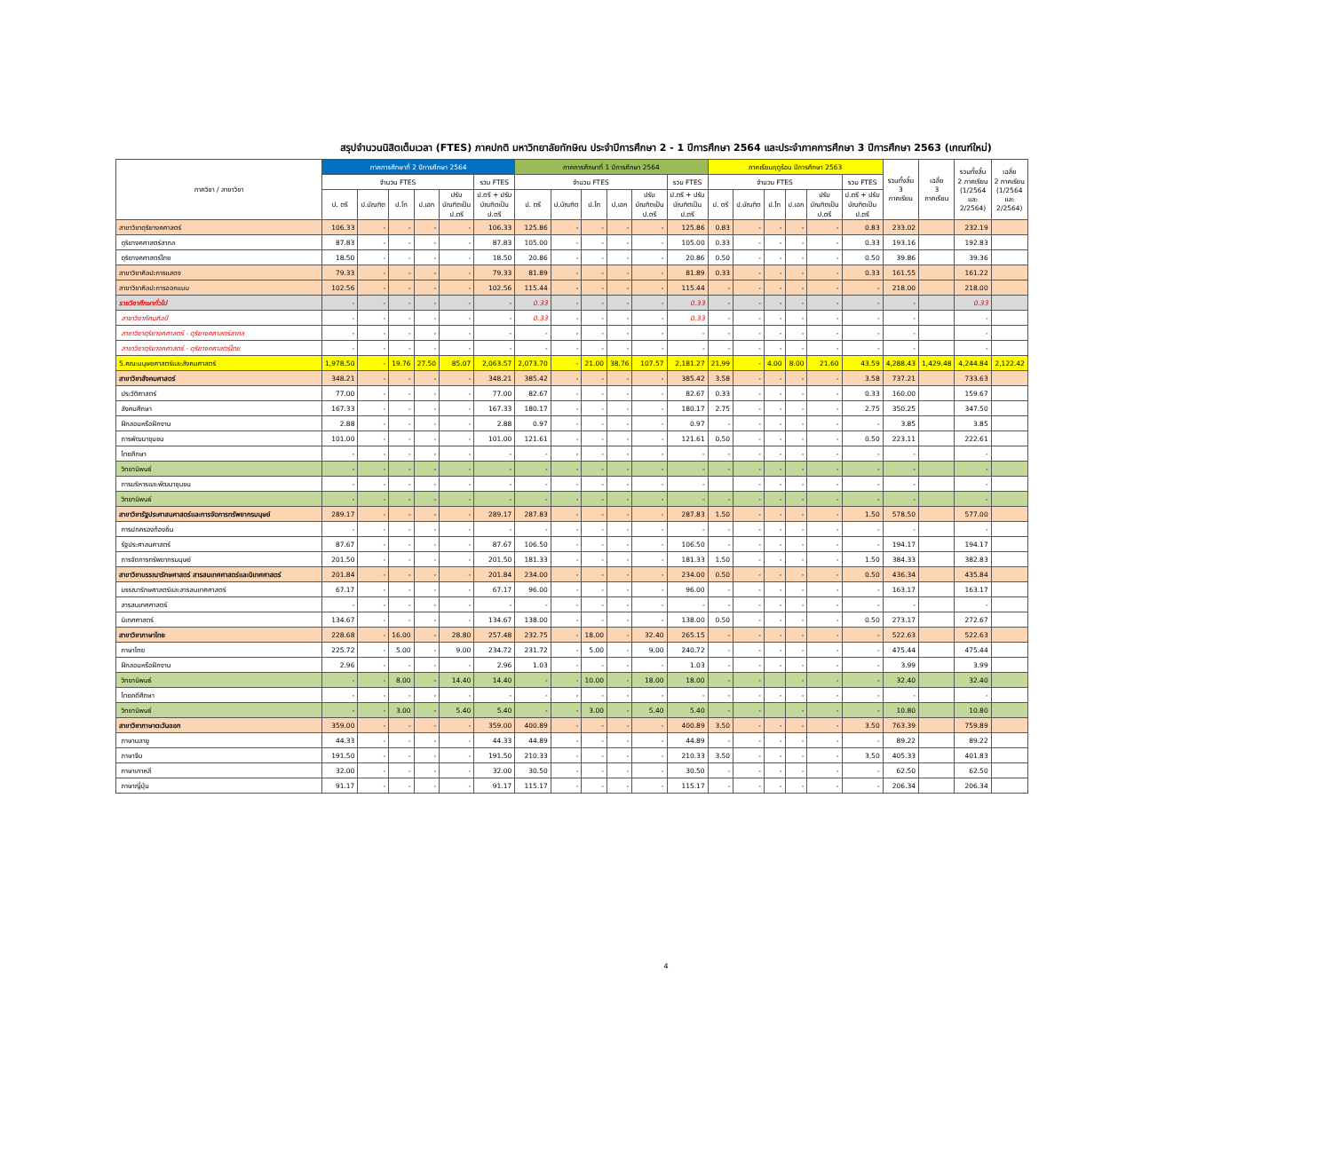สรุปจำนวนนิสิตเต็มเวลา (FTES) ภาคปกติ มหาวิทยาลัยทักษิณ ประจำปีการศึกษา 2 - 1 ปีการศึกษา 2564 และประจำภาคการศึกษา 3 ปีการศึกษา 2563 (เกณฑ์ใหม่)
| ภาควิชา / สาขาวิชา | ภาคการศึกษาที่ 2 ปีการศึกษา 2564 | | | | | | ภาคการศึกษาที่ 1 ปีการศึกษา 2564 | | | | | | ภาคเรียนฤดูร้อน ปีการศึกษา 2563 | | | | | | รวมทั้งสิ้น 3 ภาคเรียน | เฉลี่ย 3 ภาคเรียน | รวมทั้งสิ้น 2 ภาคเรียน (1/2564 และ 2/2564) | เฉลี่ย 2 ภาคเรียน (1/2564 และ 2/2564) |
| --- | --- | --- | --- | --- | --- | --- | --- | --- | --- | --- | --- | --- | --- | --- | --- | --- | --- | --- | --- | --- | --- | --- |
| | จำนวน FTES | | | | | รวม FTES | จำนวน FTES | | | | | รวม FTES | จำนวน FTES | | | | | รวม FTES | | | | |
| | ป. ตรี | ป.บัณฑิต | ป.โท | ป.เอก | ปรับ บัณฑิตเป็น ป.ตรี | ป.ตรี + ปรับ บัณฑิตเป็น ป.ตรี | ป. ตรี | ป.บัณฑิต | ป.โท | ป.เอก | ปรับ บัณฑิตเป็น ป.ตรี | ป.ตรี + ปรับ บัณฑิตเป็น ป.ตรี | ป. ตรี | ป.บัณฑิต | ป.โท | ป.เอก | ปรับ บัณฑิตเป็น ป.ตรี | ป.ตรี + ปรับ บัณฑิตเป็น ป.ตรี | | | | |
| สาขาวิชาดุริยางคศาสตร์ | 106.33 | - | - | - | - | 106.33 | 125.86 | - | - | - | - | 125.86 | 0.83 | - | - | - | - | 0.83 | 233.02 | | 232.19 | |
| ดุริยางคศาสตร์สากล | 87.83 | - | - | - | - | 87.83 | 105.00 | - | - | - | - | 105.00 | 0.33 | - | - | - | - | 0.33 | 193.16 | | 192.83 | |
| ดุริยางคศาสตร์ไทย | 18.50 | - | - | - | - | 18.50 | 20.86 | - | - | - | - | 20.86 | 0.50 | - | - | - | - | 0.50 | 39.86 | | 39.36 | |
| สาขาวิชาศิลปะการแสดง | 79.33 | - | - | - | - | 79.33 | 81.89 | - | - | - | - | 81.89 | 0.33 | - | - | - | - | 0.33 | 161.55 | | 161.22 | |
| สาขาวิชาศิลปะการออกแบบ | 102.56 | - | - | - | - | 102.56 | 115.44 | - | - | - | - | 115.44 | - | - | - | - | - | - | 218.00 | | 218.00 | |
| รายวิชาศึกษาทั่วไป | - | - | - | - | - | - | 0.33 | - | - | - | - | 0.33 | - | - | - | - | - | - | - | | 0.33 | |
| สาขาวิชาทัศนศิลป์ | - | - | - | - | - | - | 0.33 | - | - | - | - | 0.33 | - | - | - | - | - | - | - | | - | |
| สาขาวิชาดุริยางคศาสตร์ - ดุริยางคศาสตร์สากล | - | - | - | - | - | - | - | - | - | - | - | - | - | - | - | - | - | - | - | | - | |
| สาขาวิชาดุริยางคศาสตร์ - ดุริยางคศาสตร์ไทย | - | - | - | - | - | - | - | - | - | - | - | - | - | - | - | - | - | - | - | | - | |
| 5.คณะมนุษยศาสตร์และสังคมศาสตร์ | 1,978.50 | - | 19.76 | 27.50 | 85.07 | 2,063.57 | 2,073.70 | - | 21.00 | 38.76 | 107.57 | 2,181.27 | 21.99 | - | 4.00 | 8.00 | 21.60 | 43.59 | 4,288.43 | 1,429.48 | 4,244.84 | 2,122.42 |
| สาขาวิชาสังคมศาสตร์ | 348.21 | - | - | - | - | 348.21 | 385.42 | - | - | - | - | 385.42 | 3.58 | - | - | - | - | 3.58 | 737.21 | | 733.63 | |
| ประวัติศาสตร์ | 77.00 | - | - | - | - | 77.00 | 82.67 | - | - | - | - | 82.67 | 0.33 | - | - | - | - | 0.33 | 160.00 | | 159.67 | |
| สังคมศึกษา | 167.33 | - | - | - | - | 167.33 | 180.17 | - | - | - | - | 180.17 | 2.75 | - | - | - | - | 2.75 | 350.25 | | 347.50 | |
| ฝึกสอนหรือฝึกงาน | 2.88 | - | - | - | - | 2.88 | 0.97 | - | - | - | - | 0.97 | - | - | - | - | - | - | 3.85 | | 3.85 | |
| การพัฒนาชุมชน | 101.00 | - | - | - | - | 101.00 | 121.61 | - | - | - | - | 121.61 | 0.50 | - | - | - | - | 0.50 | 223.11 | | 222.61 | |
| ไทยศึกษา | - | - | - | - | - | - | - | - | - | - | - | - | - | - | - | - | - | - | - | | - | |
| วิทยานิพนธ์ | - | - | - | - | - | - | - | - | - | - | - | - | - | - | - | - | - | - | - | | - | |
| การบริหารและพัฒนาชุมชน | - | - | - | - | - | - | - | - | - | - | - | - | | - | - | - | - | - | - | | - | |
| วิทยานิพนธ์ | - | - | - | - | - | - | - | - | - | - | - | - | - | - | - | - | - | - | - | | - | |
| สาขาวิชารัฐประศาสนศาสตร์และการจัดการทรัพยากรมนุษย์ | 289.17 | - | - | - | - | 289.17 | 287.83 | - | - | - | - | 287.83 | 1.50 | - | - | - | - | 1.50 | 578.50 | | 577.00 | |
| การปกครองท้องถิ่น | - | - | - | - | - | - | - | - | - | - | - | - | - | - | - | - | - | - | - | | - | |
| รัฐประศาสนศาสตร์ | 87.67 | - | - | - | - | 87.67 | 106.50 | - | - | - | - | 106.50 | - | - | - | - | - | - | 194.17 | | 194.17 | |
| การจัดการทรัพยากรมนุษย์ | 201.50 | - | - | - | - | 201.50 | 181.33 | - | - | - | - | 181.33 | 1.50 | - | - | - | - | 1.50 | 384.33 | | 382.83 | |
| สาขาวิชาบรรณารักษศาสตร์ สารสนเทศศาสตร์และนิเทศศาสตร์ | 201.84 | - | - | - | - | 201.84 | 234.00 | - | - | - | - | 234.00 | 0.50 | - | - | - | - | 0.50 | 436.34 | | 435.84 | |
| บรรณารักษศาสตร์และสารสนเทศศาสตร์ | 67.17 | - | - | - | - | 67.17 | 96.00 | - | - | - | - | 96.00 | - | - | - | - | - | - | 163.17 | | 163.17 | |
| สารสนเทศศาสตร์ | - | - | - | - | - | - | - | - | - | - | - | - | - | - | - | - | - | - | - | | - | |
| นิเทศศาสตร์ | 134.67 | - | - | - | - | 134.67 | 138.00 | - | - | - | - | 138.00 | 0.50 | - | - | - | - | 0.50 | 273.17 | | 272.67 | |
| สาขาวิชาภาษาไทย | 228.68 | - | 16.00 | - | 28.80 | 257.48 | 232.75 | - | 18.00 | - | 32.40 | 265.15 | - | - | - | - | - | - | 522.63 | | 522.63 | |
| ภาษาไทย | 225.72 | - | 5.00 | - | 9.00 | 234.72 | 231.72 | - | 5.00 | - | 9.00 | 240.72 | - | - | - | - | - | - | 475.44 | | 475.44 | |
| ฝึกสอนหรือฝึกงาน | 2.96 | - | - | - | - | 2.96 | 1.03 | - | - | - | - | 1.03 | - | - | - | - | - | - | 3.99 | | 3.99 | |
| วิทยานิพนธ์ | - | - | 8.00 | - | 14.40 | 14.40 | - | - | 10.00 | - | 18.00 | 18.00 | - | - | | - | - | - | 32.40 | | 32.40 | |
| ไทยคดีศึกษา | - | - | - | - | - | - | - | - | - | - | - | - | - | - | - | - | - | - | - | | - | |
| วิทยานิพนธ์ | - | - | 3.00 | - | 5.40 | 5.40 | - | - | 3.00 | - | 5.40 | 5.40 | - | - | | - | - | - | 10.80 | | 10.80 | |
| สาขาวิชาภาษาตะวันออก | 359.00 | - | - | - | - | 359.00 | 400.89 | - | - | - | - | 400.89 | 3.50 | - | - | - | - | 3.50 | 763.39 | | 759.89 | |
| ภาษามลายู | 44.33 | - | - | - | - | 44.33 | 44.89 | - | - | - | - | 44.89 | - | - | - | - | - | - | 89.22 | | 89.22 | |
| ภาษาจีน | 191.50 | - | - | - | - | 191.50 | 210.33 | - | - | - | - | 210.33 | 3.50 | - | - | - | - | 3.50 | 405.33 | | 401.83 | |
| ภาษาเกาหลี | 32.00 | - | - | - | - | 32.00 | 30.50 | - | - | - | - | 30.50 | - | - | - | - | - | - | 62.50 | | 62.50 | |
| ภาษาญี่ปุ่น | 91.17 | - | - | - | - | 91.17 | 115.17 | - | - | - | - | 115.17 | - | - | - | - | - | - | 206.34 | | 206.34 | |
4